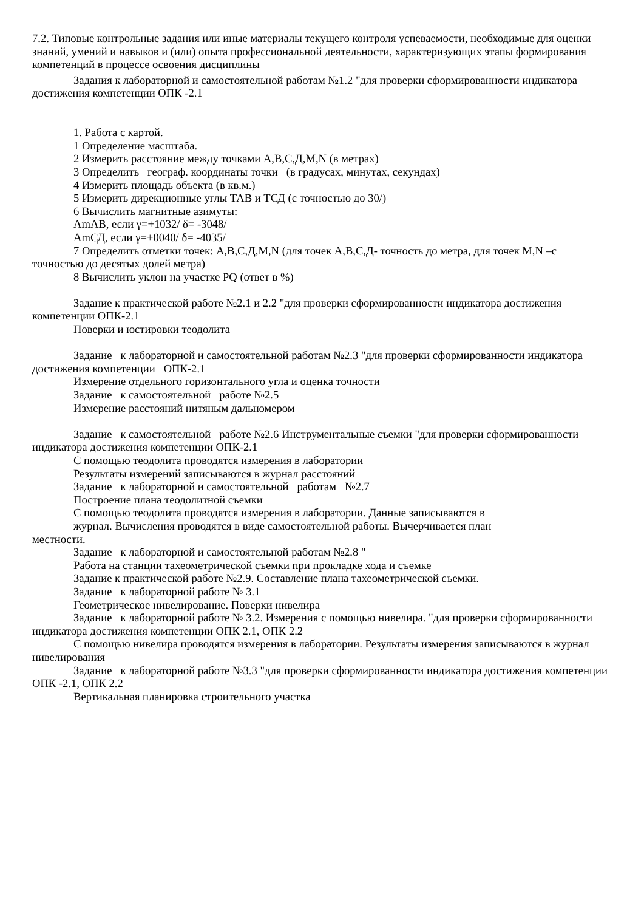7.2. Типовые контрольные задания или иные материалы текущего контроля успеваемости, необходимые для оценки знаний, умений и навыков и (или) опыта профессиональной деятельности, характеризующих этапы формирования компетенций в процессе освоения дисциплины
Задания к лабораторной и самостоятельной работам №1.2 "для проверки сформированности индикатора достижения компетенции ОПК -2.1
1. Работа с картой.
1 Определение масштаба.
2 Измерить расстояние между точками A,B,C,Д,M,N (в метрах)
3 Определить географ. координаты точки (в градусах, минутах, секундах)
4 Измерить площадь объекта (в кв.м.)
5 Измерить дирекционные углы ТАВ и ТСД (с точностью до 30/)
6 Вычислить магнитные азимуты:
AmAB, если γ=+1032/ δ= -3048/
AmСД, если γ=+0040/ δ= -4035/
7 Определить отметки точек: A,B,C,Д,M,N (для точек A,B,C,Д- точность до метра, для точек M,N –с точностью до десятых долей метра)
8 Вычислить уклон на участке PQ (ответ в %)
Задание к практической работе №2.1 и 2.2 "для проверки сформированности индикатора достижения компетенции ОПК-2.1
Поверки и юстировки теодолита
Задание к лабораторной и самостоятельной работам №2.3 "для проверки сформированности индикатора достижения компетенции ОПК-2.1
Измерение отдельного горизонтального угла и оценка точности
Задание к самостоятельной работе №2.5
Измерение расстояний нитяным дальномером
Задание к самостоятельной работе №2.6 Инструментальные съемки "для проверки сформированности индикатора достижения компетенции ОПК-2.1
С помощью теодолита проводятся измерения в лаборатории
Результаты измерений записываются в журнал расстояний
Задание к лабораторной и самостоятельной работам №2.7
Построение плана теодолитной съемки
С помощью теодолита проводятся измерения в лаборатории. Данные записываются в
журнал. Вычисления проводятся в виде самостоятельной работы. Вычерчивается план
местности.
Задание к лабораторной и самостоятельной работам №2.8 "
Работа на станции тахеометрической съемки при прокладке хода и съемке
Задание к практической работе №2.9. Составление плана тахеометрической съемки.
Задание к лабораторной работе № 3.1
Геометрическое нивелирование. Поверки нивелира
Задание к лабораторной работе № 3.2. Измерения с помощью нивелира. "для проверки сформированности индикатора достижения компетенции ОПК 2.1, ОПК 2.2
С помощью нивелира проводятся измерения в лаборатории. Результаты измерения записываются в журнал нивелирования
Задание к лабораторной работе №3.3 "для проверки сформированности индикатора достижения компетенции ОПК -2.1, ОПК 2.2
Вертикальная планировка строительного участка